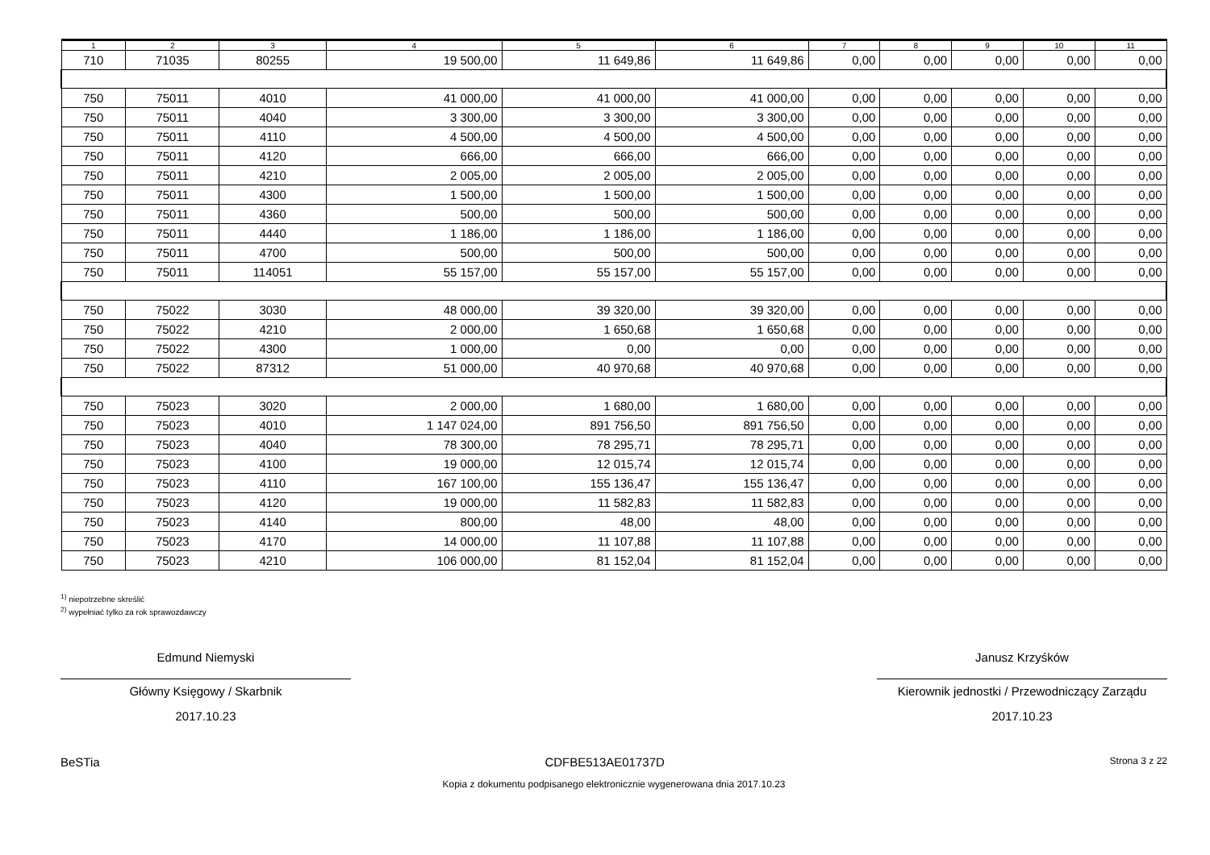| 1 | 2 | 3 | 4 | 5 | 6 | 7 | 8 | 9 | 10 | 11 |
| --- | --- | --- | --- | --- | --- | --- | --- | --- | --- | --- |
| 710 | 71035 | 80255 | 19 500,00 | 11 649,86 | 11 649,86 | 0,00 | 0,00 | 0,00 | 0,00 | 0,00 |
| 750 | 75011 | 4010 | 41 000,00 | 41 000,00 | 41 000,00 | 0,00 | 0,00 | 0,00 | 0,00 | 0,00 |
| 750 | 75011 | 4040 | 3 300,00 | 3 300,00 | 3 300,00 | 0,00 | 0,00 | 0,00 | 0,00 | 0,00 |
| 750 | 75011 | 4110 | 4 500,00 | 4 500,00 | 4 500,00 | 0,00 | 0,00 | 0,00 | 0,00 | 0,00 |
| 750 | 75011 | 4120 | 666,00 | 666,00 | 666,00 | 0,00 | 0,00 | 0,00 | 0,00 | 0,00 |
| 750 | 75011 | 4210 | 2 005,00 | 2 005,00 | 2 005,00 | 0,00 | 0,00 | 0,00 | 0,00 | 0,00 |
| 750 | 75011 | 4300 | 1 500,00 | 1 500,00 | 1 500,00 | 0,00 | 0,00 | 0,00 | 0,00 | 0,00 |
| 750 | 75011 | 4360 | 500,00 | 500,00 | 500,00 | 0,00 | 0,00 | 0,00 | 0,00 | 0,00 |
| 750 | 75011 | 4440 | 1 186,00 | 1 186,00 | 1 186,00 | 0,00 | 0,00 | 0,00 | 0,00 | 0,00 |
| 750 | 75011 | 4700 | 500,00 | 500,00 | 500,00 | 0,00 | 0,00 | 0,00 | 0,00 | 0,00 |
| 750 | 75011 | 114051 | 55 157,00 | 55 157,00 | 55 157,00 | 0,00 | 0,00 | 0,00 | 0,00 | 0,00 |
| 750 | 75022 | 3030 | 48 000,00 | 39 320,00 | 39 320,00 | 0,00 | 0,00 | 0,00 | 0,00 | 0,00 |
| 750 | 75022 | 4210 | 2 000,00 | 1 650,68 | 1 650,68 | 0,00 | 0,00 | 0,00 | 0,00 | 0,00 |
| 750 | 75022 | 4300 | 1 000,00 | 0,00 | 0,00 | 0,00 | 0,00 | 0,00 | 0,00 | 0,00 |
| 750 | 75022 | 87312 | 51 000,00 | 40 970,68 | 40 970,68 | 0,00 | 0,00 | 0,00 | 0,00 | 0,00 |
| 750 | 75023 | 3020 | 2 000,00 | 1 680,00 | 1 680,00 | 0,00 | 0,00 | 0,00 | 0,00 | 0,00 |
| 750 | 75023 | 4010 | 1 147 024,00 | 891 756,50 | 891 756,50 | 0,00 | 0,00 | 0,00 | 0,00 | 0,00 |
| 750 | 75023 | 4040 | 78 300,00 | 78 295,71 | 78 295,71 | 0,00 | 0,00 | 0,00 | 0,00 | 0,00 |
| 750 | 75023 | 4100 | 19 000,00 | 12 015,74 | 12 015,74 | 0,00 | 0,00 | 0,00 | 0,00 | 0,00 |
| 750 | 75023 | 4110 | 167 100,00 | 155 136,47 | 155 136,47 | 0,00 | 0,00 | 0,00 | 0,00 | 0,00 |
| 750 | 75023 | 4120 | 19 000,00 | 11 582,83 | 11 582,83 | 0,00 | 0,00 | 0,00 | 0,00 | 0,00 |
| 750 | 75023 | 4140 | 800,00 | 48,00 | 48,00 | 0,00 | 0,00 | 0,00 | 0,00 | 0,00 |
| 750 | 75023 | 4170 | 14 000,00 | 11 107,88 | 11 107,88 | 0,00 | 0,00 | 0,00 | 0,00 | 0,00 |
| 750 | 75023 | 4210 | 106 000,00 | 81 152,04 | 81 152,04 | 0,00 | 0,00 | 0,00 | 0,00 | 0,00 |
<sup>1)</sup> niepotrzebne skreślić
<sup>2)</sup> wypełniać tylko za rok sprawozdawczy
Edmund Niemyski
Główny Księgowy / Skarbnik
2017.10.23
Janusz Krzyśków
Kierownik jednostki / Przewodniczący Zarządu
2017.10.23
BeSTia CDFBE513AE01737D Strona 3 z 22
Kopia z dokumentu podpisanego elektronicznie wygenerowana dnia 2017.10.23